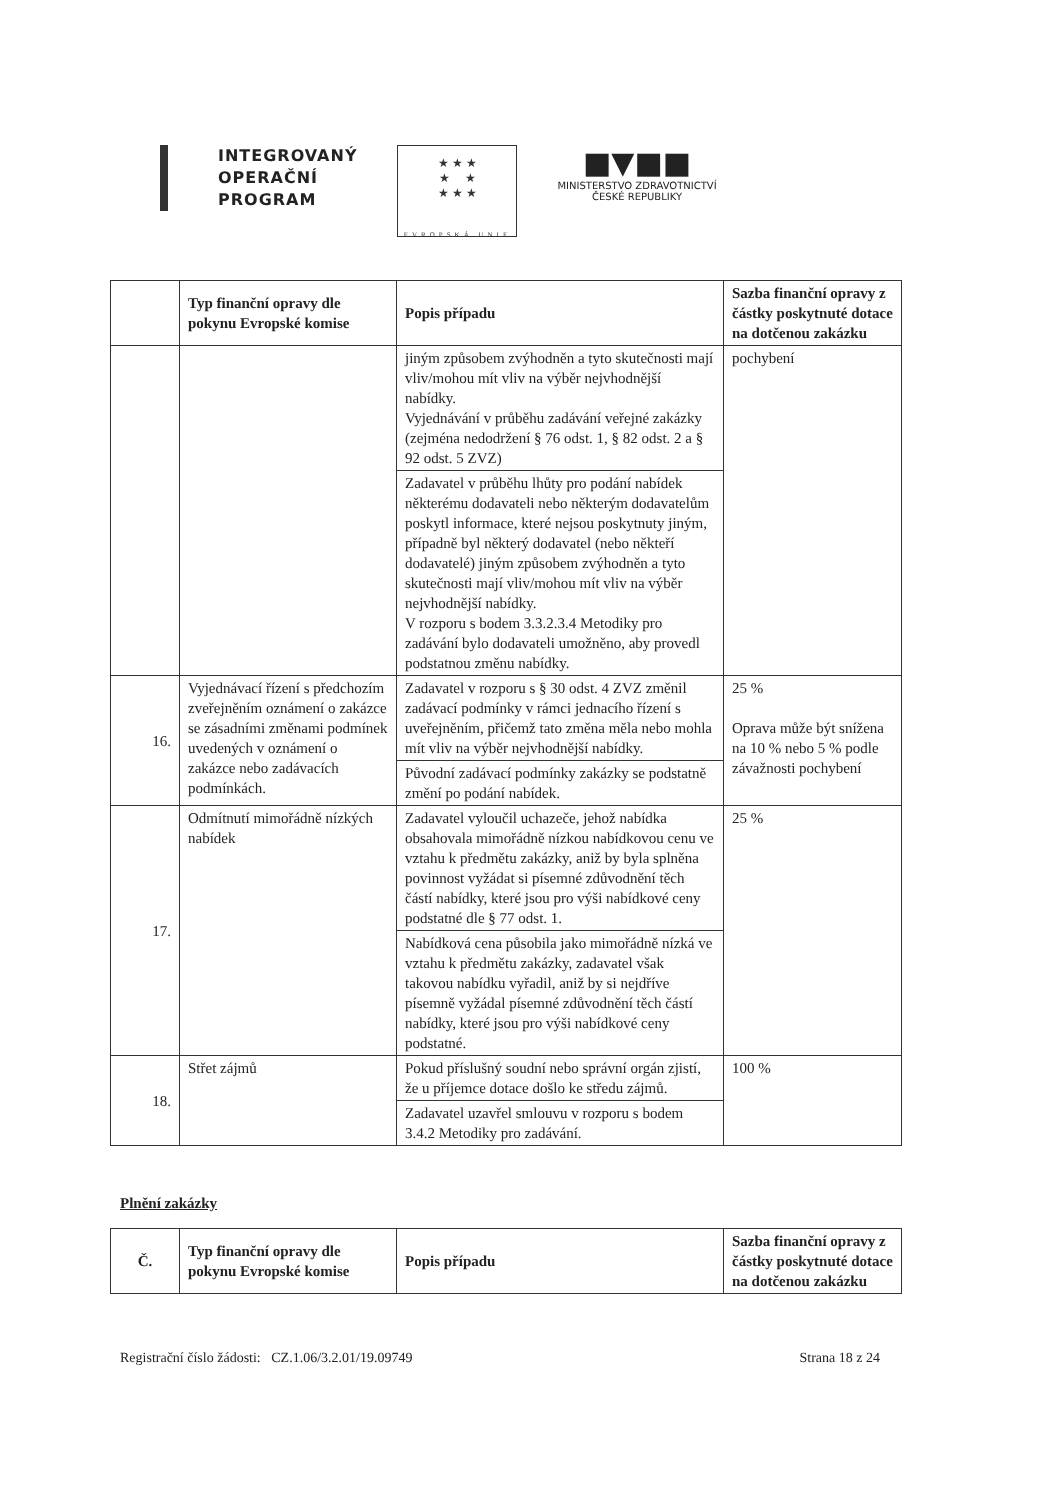INTEGROVANÝ
OPERAČNÍ
PROGRAM
★ ★ ★
★ ★
★ ★ ★
EVROPSKÁ UNIE
■▼■■
MINISTERSTVO ZDRAVOTNICTVÍ
ČESKÉ REPUBLIKY
| | Typ finanční opravy dle pokynu Evropské komise | Popis případu | Sazba finanční opravy z částky poskytnuté dotace na dotčenou zakázku |
| --- | --- | --- | --- |
| | | jiným způsobem zvýhodněn a tyto skutečnosti mají vliv/mohou mít vliv na výběr nejvhodnější nabídky. Vyjednávání v průběhu zadávání veřejné zakázky (zejména nedodržení § 76 odst. 1, § 82 odst. 2 a § 92 odst. 5 ZVZ) | pochybení |
| | | Zadavatel v průběhu lhůty pro podání nabídek některému dodavateli nebo některým dodavatelům poskytl informace, které nejsou poskytnuty jiným, případně byl některý dodavatel (nebo někteří dodavatelé) jiným způsobem zvýhodněn a tyto skutečnosti mají vliv/mohou mít vliv na výběr nejvhodnější nabídky. V rozporu s bodem 3.3.2.3.4 Metodiky pro zadávání bylo dodavateli umožněno, aby provedl podstatnou změnu nabídky. | |
| 16. | Vyjednávací řízení s předchozím zveřejněním oznámení o zakázce se zásadními změnami podmínek uvedených v oznámení o zakázce nebo zadávacích podmínkách. | Zadavatel v rozporu s § 30 odst. 4 ZVZ změnil zadávací podmínky v rámci jednacího řízení s uveřejněním, přičemž tato změna měla nebo mohla mít vliv na výběr nejvhodnější nabídky. | 25 % Oprava může být snížena na 10 % nebo 5 % podle závažnosti pochybení |
| | | Původní zadávací podmínky zakázky se podstatně změní po podání nabídek. | |
| 17. | Odmítnutí mimořádně nízkých nabídek | Zadavatel vyloučil uchazeče, jehož nabídka obsahovala mimořádně nízkou nabídkovou cenu ve vztahu k předmětu zakázky, aniž by byla splněna povinnost vyžádat si písemné zdůvodnění těch částí nabídky, které jsou pro výši nabídkové ceny podstatné dle § 77 odst. 1. | 25 % |
| | | Nabídková cena působila jako mimořádně nízká ve vztahu k předmětu zakázky, zadavatel však takovou nabídku vyřadil, aniž by si nejdříve písemně vyžádal písemné zdůvodnění těch částí nabídky, které jsou pro výši nabídkové ceny podstatné. | |
| 18. | Střet zájmů | Pokud příslušný soudní nebo správní orgán zjistí, že u příjemce dotace došlo ke středu zájmů. | 100 % |
| | | Zadavatel uzavřel smlouvu v rozporu s bodem 3.4.2 Metodiky pro zadávání. | |
Plnění zakázky
| Č. | Typ finanční opravy dle pokynu Evropské komise | Popis případu | Sazba finanční opravy z částky poskytnuté dotace na dotčenou zakázku |
| --- | --- | --- | --- |
Registrační číslo žádosti: CZ.1.06/3.2.01/19.09749 Strana 18 z 24